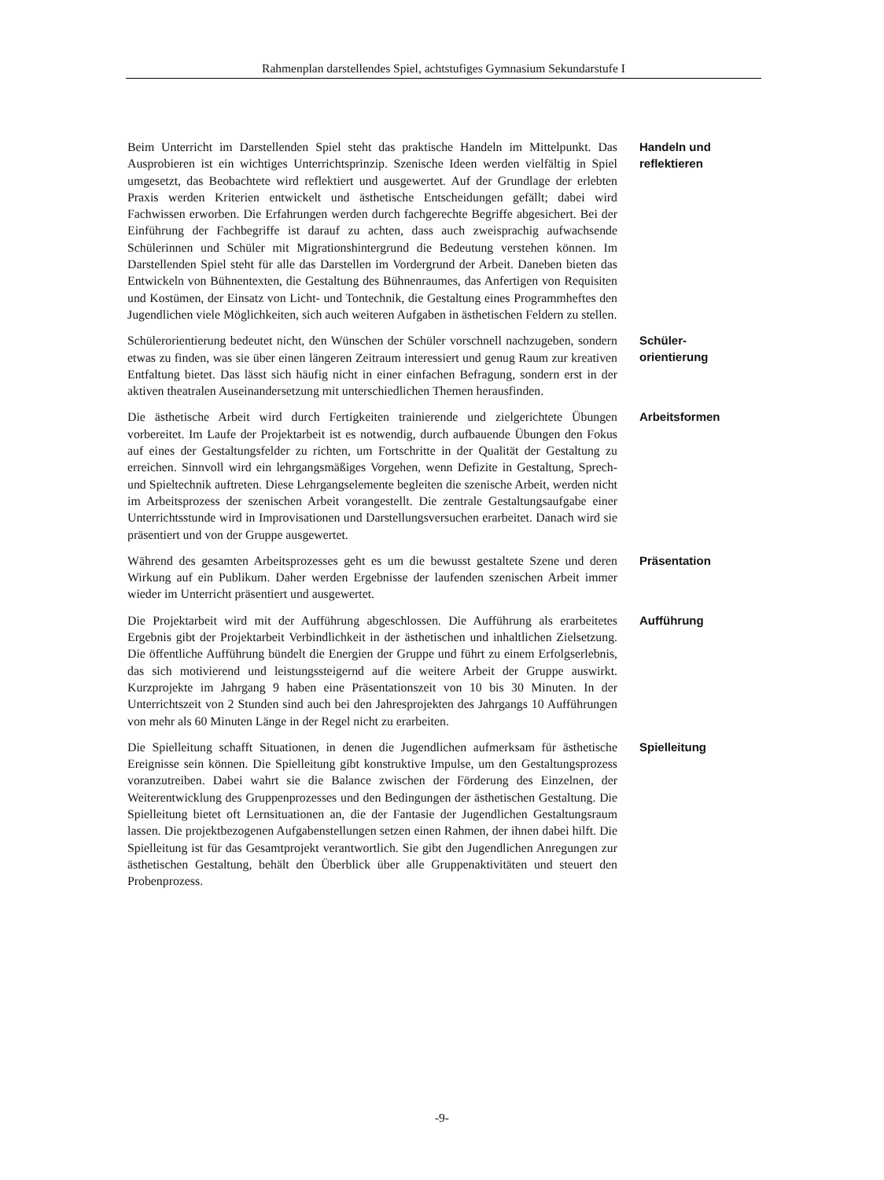Rahmenplan darstellendes Spiel, achtstufiges Gymnasium Sekundarstufe I
Beim Unterricht im Darstellenden Spiel steht das praktische Handeln im Mittelpunkt. Das Ausprobieren ist ein wichtiges Unterrichtsprinzip. Szenische Ideen werden vielfältig in Spiel umgesetzt, das Beobachtete wird reflektiert und ausgewertet. Auf der Grundlage der erlebten Praxis werden Kriterien entwickelt und ästhetische Entscheidungen gefällt; dabei wird Fachwissen erworben. Die Erfahrungen werden durch fachgerechte Begriffe abgesichert. Bei der Einführung der Fachbegriffe ist darauf zu achten, dass auch zweisprachig aufwachsende Schülerinnen und Schüler mit Migrationshintergrund die Bedeutung verstehen können. Im Darstellenden Spiel steht für alle das Darstellen im Vordergrund der Arbeit. Daneben bieten das Entwickeln von Bühnentexten, die Gestaltung des Bühnenraumes, das Anfertigen von Requisiten und Kostümen, der Einsatz von Licht- und Tontechnik, die Gestaltung eines Programmheftes den Jugendlichen viele Möglichkeiten, sich auch weiteren Aufgaben in ästhetischen Feldern zu stellen.
Handeln und
reflektieren
Schülerorientierung bedeutet nicht, den Wünschen der Schüler vorschnell nachzugeben, sondern etwas zu finden, was sie über einen längeren Zeitraum interessiert und genug Raum zur kreativen Entfaltung bietet. Das lässt sich häufig nicht in einer einfachen Befragung, sondern erst in der aktiven theatralen Auseinandersetzung mit unterschiedlichen Themen herausfinden.
Schüler-
orientierung
Die ästhetische Arbeit wird durch Fertigkeiten trainierende und zielgerichtete Übungen vorbereitet. Im Laufe der Projektarbeit ist es notwendig, durch aufbauende Übungen den Fokus auf eines der Gestaltungsfelder zu richten, um Fortschritte in der Qualität der Gestaltung zu erreichen. Sinnvoll wird ein lehrgangsmäßiges Vorgehen, wenn Defizite in Gestaltung, Sprech- und Spieltechnik auftreten. Diese Lehrgangselemente begleiten die szenische Arbeit, werden nicht im Arbeitsprozess der szenischen Arbeit vorangestellt. Die zentrale Gestaltungsaufgabe einer Unterrichtsstunde wird in Improvisationen und Darstellungsversuchen erarbeitet. Danach wird sie präsentiert und von der Gruppe ausgewertet.
Arbeitsformen
Während des gesamten Arbeitsprozesses geht es um die bewusst gestaltete Szene und deren Wirkung auf ein Publikum. Daher werden Ergebnisse der laufenden szenischen Arbeit immer wieder im Unterricht präsentiert und ausgewertet.
Präsentation
Die Projektarbeit wird mit der Aufführung abgeschlossen. Die Aufführung als erarbeitetes Ergebnis gibt der Projektarbeit Verbindlichkeit in der ästhetischen und inhaltlichen Zielsetzung. Die öffentliche Aufführung bündelt die Energien der Gruppe und führt zu einem Erfolgserlebnis, das sich motivierend und leistungssteigernd auf die weitere Arbeit der Gruppe auswirkt. Kurzprojekte im Jahrgang 9 haben eine Präsentationszeit von 10 bis 30 Minuten. In der Unterrichtszeit von 2 Stunden sind auch bei den Jahresprojekten des Jahrgangs 10 Aufführungen von mehr als 60 Minuten Länge in der Regel nicht zu erarbeiten.
Aufführung
Die Spielleitung schafft Situationen, in denen die Jugendlichen aufmerksam für ästhetische Ereignisse sein können. Die Spielleitung gibt konstruktive Impulse, um den Gestaltungsprozess voranzutreiben. Dabei wahrt sie die Balance zwischen der Förderung des Einzelnen, der Weiterentwicklung des Gruppenprozesses und den Bedingungen der ästhetischen Gestaltung. Die Spielleitung bietet oft Lernsituationen an, die der Fantasie der Jugendlichen Gestaltungsraum lassen. Die projektbezogenen Aufgabenstellungen setzen einen Rahmen, der ihnen dabei hilft. Die Spielleitung ist für das Gesamtprojekt verantwortlich. Sie gibt den Jugendlichen Anregungen zur ästhetischen Gestaltung, behält den Überblick über alle Gruppenaktivitäten und steuert den Probenprozess.
Spielleitung
-9-